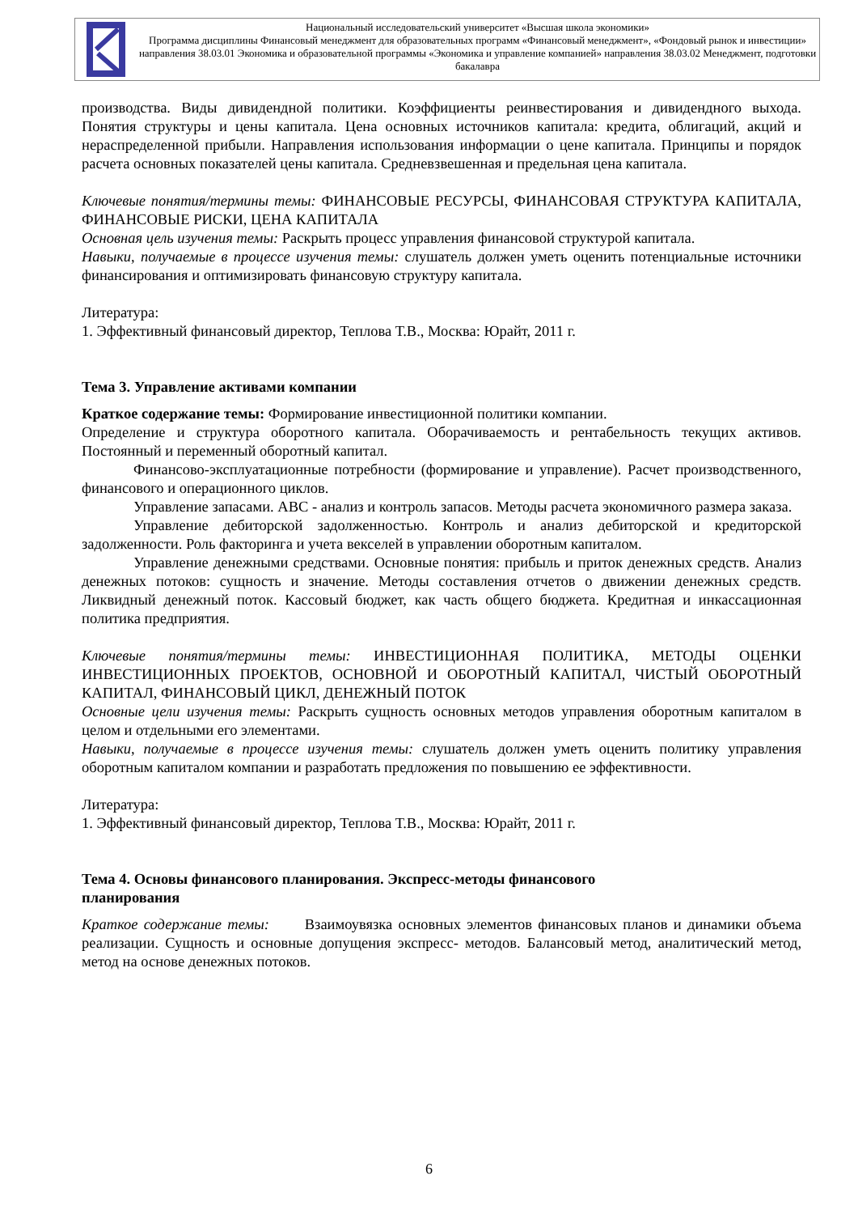Национальный исследовательский университет «Высшая школа экономики»
Программа дисциплины Финансовый менеджмент для образовательных программ «Финансовый менеджмент», «Фондовый рынок и инвестиции» направления 38.03.01 Экономика и образовательной программы «Экономика и управление компанией» направления 38.03.02 Менеджмент, подготовки бакалавра
производства. Виды дивидендной политики. Коэффициенты реинвестирования и дивидендного выхода. Понятия структуры и цены капитала. Цена основных источников капитала: кредита, облигаций, акций и нераспределенной прибыли. Направления использования информации о цене капитала. Принципы и порядок расчета основных показателей цены капитала. Средневзвешенная и предельная цена капитала.
Ключевые понятия/термины темы: ФИНАНСОВЫЕ РЕСУРСЫ, ФИНАНСОВАЯ СТРУКТУРА КАПИТАЛА, ФИНАНСОВЫЕ РИСКИ, ЦЕНА КАПИТАЛА
Основная цель изучения темы: Раскрыть процесс управления финансовой структурой капитала.
Навыки, получаемые в процессе изучения темы: слушатель должен уметь оценить потенциальные источники финансирования и оптимизировать финансовую структуру капитала.
Литература:
1. Эффективный финансовый директор, Теплова Т.В., Москва: Юрайт, 2011 г.
Тема 3. Управление активами компании
Краткое содержание темы: Формирование инвестиционной политики компании.
Определение и структура оборотного капитала. Оборачиваемость и рентабельность текущих активов. Постоянный и переменный оборотный капитал.
Финансово-эксплуатационные потребности (формирование и управление). Расчет производственного, финансового и операционного циклов.
Управление запасами. ABC - анализ и контроль запасов. Методы расчета экономичного размера заказа.
Управление дебиторской задолженностью. Контроль и анализ дебиторской и кредиторской задолженности. Роль факторинга и учета векселей в управлении оборотным капиталом.
Управление денежными средствами. Основные понятия: прибыль и приток денежных средств. Анализ денежных потоков: сущность и значение. Методы составления отчетов о движении денежных средств. Ликвидный денежный поток. Кассовый бюджет, как часть общего бюджета. Кредитная и инкассационная политика предприятия.
Ключевые понятия/термины темы: ИНВЕСТИЦИОННАЯ ПОЛИТИКА, МЕТОДЫ ОЦЕНКИ ИНВЕСТИЦИОННЫХ ПРОЕКТОВ, ОСНОВНОЙ И ОБОРОТНЫЙ КАПИТАЛ, ЧИСТЫЙ ОБОРОТНЫЙ КАПИТАЛ, ФИНАНСОВЫЙ ЦИКЛ, ДЕНЕЖНЫЙ ПОТОК
Основные цели изучения темы: Раскрыть сущность основных методов управления оборотным капиталом в целом и отдельными его элементами.
Навыки, получаемые в процессе изучения темы: слушатель должен уметь оценить политику управления оборотным капиталом компании и разработать предложения по повышению ее эффективности.
Литература:
1. Эффективный финансовый директор, Теплова Т.В., Москва: Юрайт, 2011 г.
Тема 4. Основы финансового планирования. Экспресс-методы финансового
планирования
Краткое содержание темы: Взаимоувязка основных элементов финансовых планов и динамики объема реализации. Сущность и основные допущения экспресс- методов. Балансовый метод, аналитический метод, метод на основе денежных потоков.
6